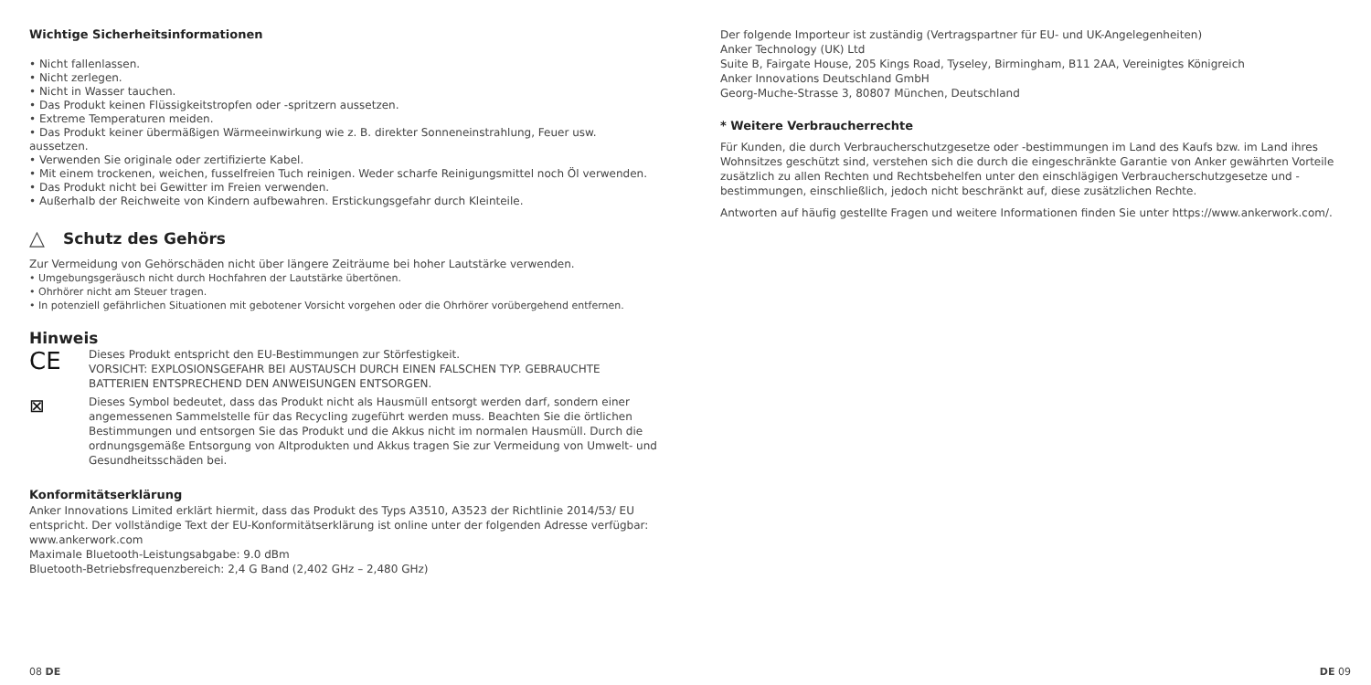Wichtige Sicherheitsinformationen
• Nicht fallenlassen.
• Nicht zerlegen.
• Nicht in Wasser tauchen.
• Das Produkt keinen Flüssigkeitstropfen oder -spritzern aussetzen.
• Extreme Temperaturen meiden.
• Das Produkt keiner übermäßigen Wärmeeinwirkung wie z. B. direkter Sonneneinstrahlung, Feuer usw. aussetzen.
• Verwenden Sie originale oder zertifizierte Kabel.
• Mit einem trockenen, weichen, fusselfreien Tuch reinigen. Weder scharfe Reinigungsmittel noch Öl verwenden.
• Das Produkt nicht bei Gewitter im Freien verwenden.
• Außerhalb der Reichweite von Kindern aufbewahren. Erstickungsgefahr durch Kleinteile.
△
Schutz des Gehörs
Zur Vermeidung von Gehörschäden nicht über längere Zeiträume bei hoher Lautstärke verwenden.
• Umgebungsgeräusch nicht durch Hochfahren der Lautstärke übertönen.
• Ohrhörer nicht am Steuer tragen.
• In potenziell gefährlichen Situationen mit gebotener Vorsicht vorgehen oder die Ohrhörer vorübergehend entfernen.
Hinweis
CE
Dieses Produkt entspricht den EU-Bestimmungen zur Störfestigkeit.
VORSICHT: EXPLOSIONSGEFAHR BEI AUSTAUSCH DURCH EINEN FALSCHEN TYP. GEBRAUCHTE BATTERIEN ENTSPRECHEND DEN ANWEISUNGEN ENTSORGEN.
⊠
Dieses Symbol bedeutet, dass das Produkt nicht als Hausmüll entsorgt werden darf, sondern einer angemessenen Sammelstelle für das Recycling zugeführt werden muss. Beachten Sie die örtlichen Bestimmungen und entsorgen Sie das Produkt und die Akkus nicht im normalen Hausmüll. Durch die ordnungsgemäße Entsorgung von Altprodukten und Akkus tragen Sie zur Vermeidung von Umwelt- und Gesundheitsschäden bei.
Konformitätserklärung
Anker Innovations Limited erklärt hiermit, dass das Produkt des Typs A3510, A3523 der Richtlinie 2014/53/ EU entspricht. Der vollständige Text der EU-Konformitätserklärung ist online unter der folgenden Adresse verfügbar:
www.ankerwork.com
Maximale Bluetooth-Leistungsabgabe: 9.0 dBm
Bluetooth-Betriebsfrequenzbereich: 2,4 G Band (2,402 GHz – 2,480 GHz)
08 DE
Der folgende Importeur ist zuständig (Vertragspartner für EU- und UK-Angelegenheiten)
Anker Technology (UK) Ltd
Suite B, Fairgate House, 205 Kings Road, Tyseley, Birmingham, B11 2AA, Vereinigtes Königreich
Anker Innovations Deutschland GmbH
Georg-Muche-Strasse 3, 80807 München, Deutschland
* Weitere Verbraucherrechte
Für Kunden, die durch Verbraucherschutzgesetze oder -bestimmungen im Land des Kaufs bzw. im Land ihres Wohnsitzes geschützt sind, verstehen sich die durch die eingeschränkte Garantie von Anker gewährten Vorteile zusätzlich zu allen Rechten und Rechtsbehelfen unter den einschlägigen Verbraucherschutzgesetze und -bestimmungen, einschließlich, jedoch nicht beschränkt auf, diese zusätzlichen Rechte.
Antworten auf häufig gestellte Fragen und weitere Informationen finden Sie unter https://www.ankerwork.com/.
DE 09